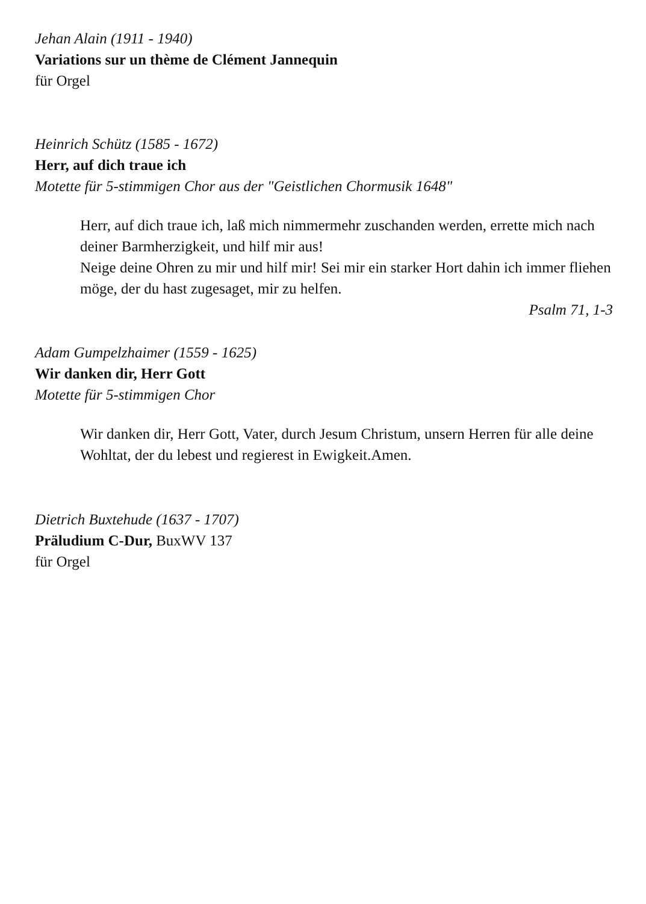Jehan Alain (1911 - 1940)
Variations sur un thème de Clément Jannequin
für Orgel
Heinrich Schütz (1585 - 1672)
Herr, auf dich traue ich
Motette für 5-stimmigen Chor aus der "Geistlichen Chormusik 1648"
Herr, auf dich traue ich, laß mich nimmermehr zuschanden werden, errette mich nach deiner Barmherzigkeit, und hilf mir aus!
Neige deine Ohren zu mir und hilf mir! Sei mir ein starker Hort dahin ich immer fliehen möge, der du hast zugesaget, mir zu helfen.
Psalm 71, 1-3
Adam Gumpelzhaimer (1559 - 1625)
Wir danken dir, Herr Gott
Motette für 5-stimmigen Chor
Wir danken dir, Herr Gott, Vater, durch Jesum Christum, unsern Herren für alle deine Wohltat, der du lebest und regierest in Ewigkeit.Amen.
Dietrich Buxtehude (1637 - 1707)
Präludium C-Dur, BuxWV 137
für Orgel